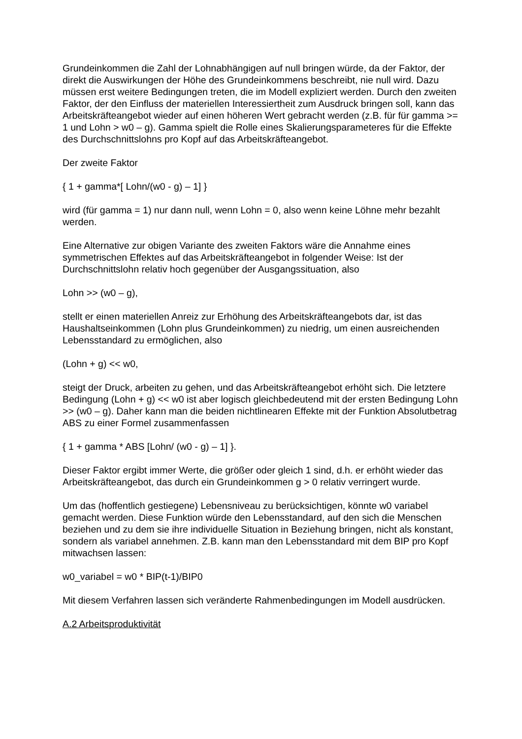Grundeinkommen die Zahl der Lohnabhängigen auf null bringen würde, da der Faktor, der direkt die Auswirkungen der Höhe des Grundeinkommens beschreibt, nie null wird. Dazu müssen erst weitere Bedingungen treten, die im Modell expliziert werden. Durch den zweiten Faktor, der den Einfluss der materiellen Interessiertheit zum Ausdruck bringen soll, kann das Arbeitskräfteangebot wieder auf einen höheren Wert gebracht werden (z.B. für für gamma >= 1 und Lohn > w0 – g). Gamma spielt die Rolle eines Skalierungsparameteres für die Effekte des Durchschnittslohns pro Kopf auf das Arbeitskräfteangebot.
Der zweite Faktor
{ 1 + gamma*[ Lohn/(w0 - g) – 1] }
wird (für gamma = 1) nur dann null, wenn Lohn = 0, also wenn keine Löhne mehr bezahlt werden.
Eine Alternative zur obigen Variante des zweiten Faktors wäre die Annahme eines symmetrischen Effektes auf das Arbeitskräfteangebot in folgender Weise: Ist der Durchschnittslohn relativ hoch gegenüber der Ausgangssituation, also
Lohn >> (w0 – g),
stellt er einen materiellen Anreiz zur Erhöhung des Arbeitskräfteangebots dar, ist das Haushaltseinkommen (Lohn plus Grundeinkommen) zu niedrig, um einen ausreichenden Lebensstandard zu ermöglichen, also
(Lohn + g) << w0,
steigt der Druck, arbeiten zu gehen, und das Arbeitskräfteangebot erhöht sich. Die letztere Bedingung (Lohn + g) << w0 ist aber logisch gleichbedeutend mit der ersten Bedingung Lohn >> (w0 – g). Daher kann man die beiden nichtlinearen Effekte mit der Funktion Absolutbetrag ABS zu einer Formel zusammenfassen
{ 1 + gamma * ABS [Lohn/ (w0 - g) – 1] }.
Dieser Faktor ergibt immer Werte, die größer oder gleich 1 sind, d.h. er erhöht wieder das Arbeitskräfteangebot, das durch ein Grundeinkommen g > 0 relativ verringert wurde.
Um das (hoffentlich gestiegene) Lebensniveau zu berücksichtigen, könnte w0 variabel gemacht werden. Diese Funktion würde den Lebensstandard, auf den sich die Menschen beziehen und zu dem sie ihre individuelle Situation in Beziehung bringen, nicht als konstant, sondern als variabel annehmen. Z.B. kann man den Lebensstandard mit dem BIP pro Kopf mitwachsen lassen:
w0_variabel = w0 * BIP(t-1)/BIP0
Mit diesem Verfahren lassen sich veränderte Rahmenbedingungen im Modell ausdrücken.
A.2 Arbeitsproduktivität